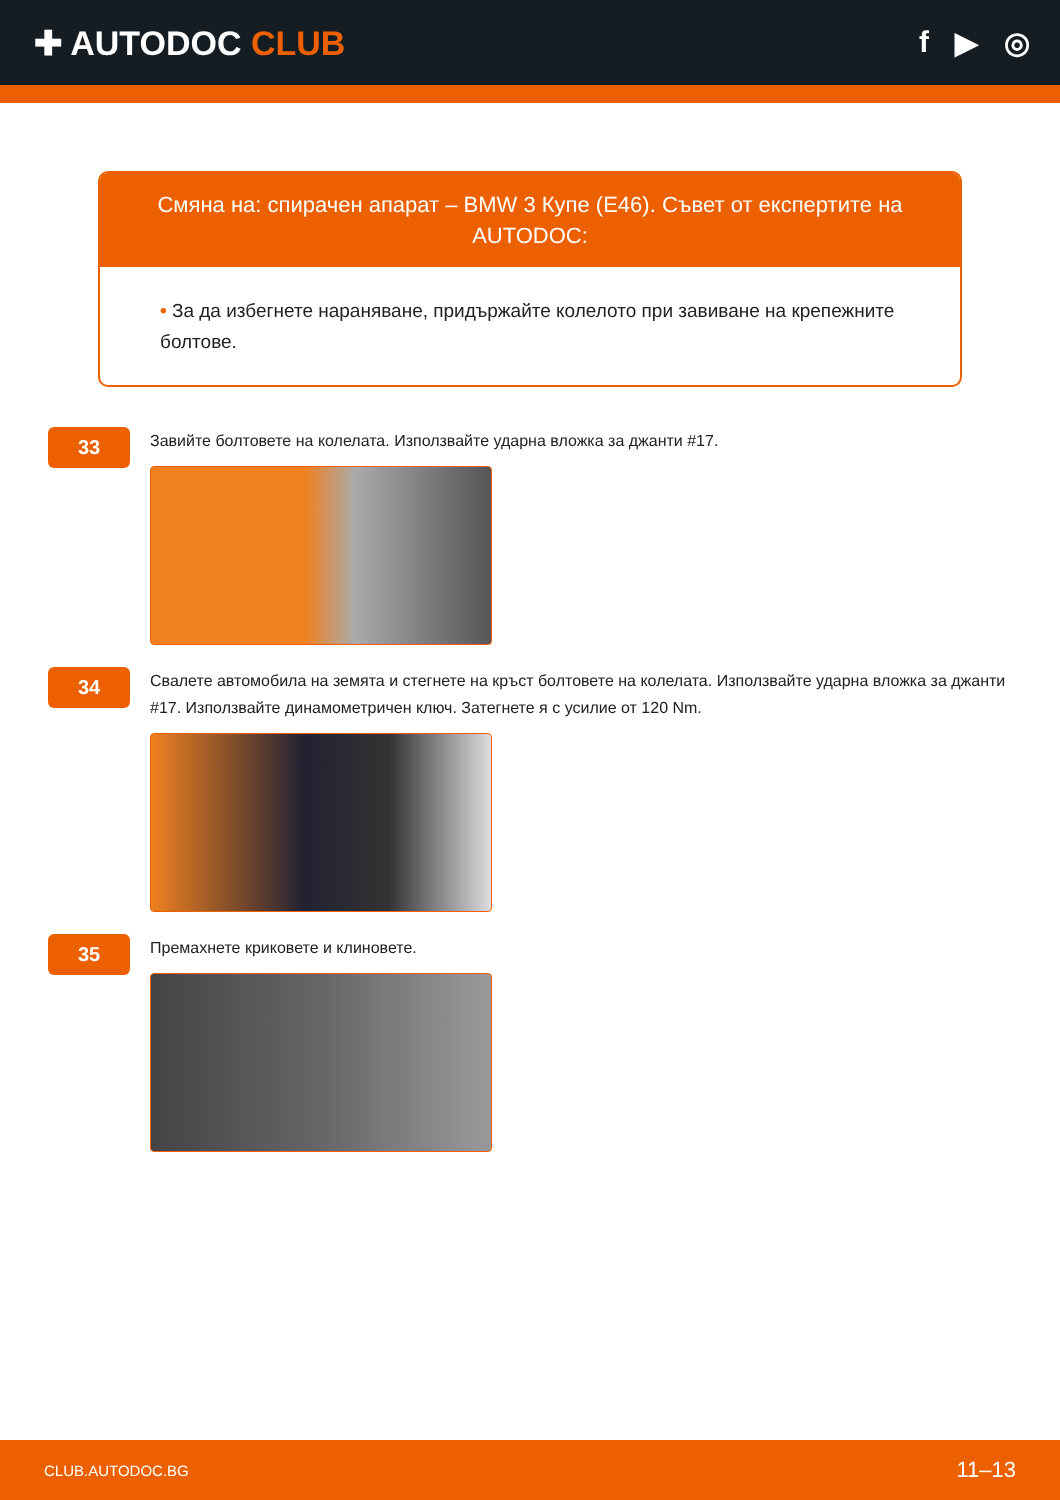✚ AUTODOC CLUB f ▶ ◎
Смяна на: спирачен апарат – BMW 3 Купе (E46). Съвет от експертите на AUTODOC:
• За да избегнете нараняване, придържайте колелото при завиване на крепежните болтове.
33
Завийте болтовете на колелата. Използвайте ударна вложка за джанти #17.
34
Свалете автомобила на земята и стегнете на кръст болтовете на колелата. Използвайте ударна вложка за джанти #17. Използвайте динамометричен ключ. Затегнете я с усилие от 120 Nm.
35
Премахнете криковете и клиновете.
CLUB.AUTODOC.BG 11–13